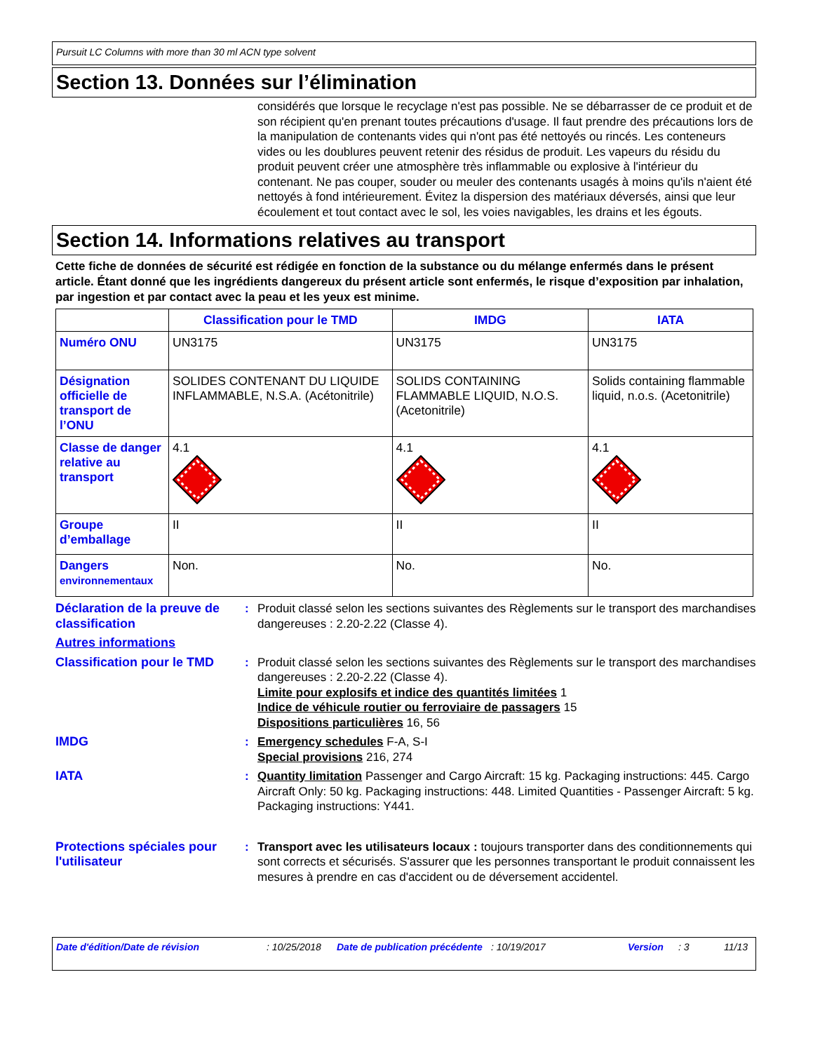Pursuit LC Columns with more than 30 ml ACN type solvent
Section 13. Données sur l’élimination
considérés que lorsque le recyclage n'est pas possible. Ne se débarrasser de ce produit et de son récipient qu'en prenant toutes précautions d'usage. Il faut prendre des précautions lors de la manipulation de contenants vides qui n'ont pas été nettoyés ou rincés. Les conteneurs vides ou les doublures peuvent retenir des résidus de produit. Les vapeurs du résidu du produit peuvent créer une atmosphère très inflammable ou explosive à l'intérieur du contenant. Ne pas couper, souder ou meuler des contenants usagés à moins qu'ils n'aient été nettoyés à fond intérieurement. Évitez la dispersion des matériaux déversés, ainsi que leur écoulement et tout contact avec le sol, les voies navigables, les drains et les égouts.
Section 14. Informations relatives au transport
Cette fiche de données de sécurité est rédigée en fonction de la substance ou du mélange enfermés dans le présent article. Étant donné que les ingrédients dangereux du présent article sont enfermés, le risque d’exposition par inhalation, par ingestion et par contact avec la peau et les yeux est minime.
| | Classification pour le TMD | IMDG | IATA |
| --- | --- | --- | --- |
| Numéro ONU | UN3175 | UN3175 | UN3175 |
| Désignation officielle de transport de l’ONU | SOLIDES CONTENANT DU LIQUIDE INFLAMMABLE, N.S.A. (Acétonitrile) | SOLIDS CONTAINING FLAMMABLE LIQUID, N.O.S. (Acetonitrile) | Solids containing flammable liquid, n.o.s. (Acetonitrile) |
| Classe de danger relative au transport | 4.1 | 4.1 | 4.1 |
| Groupe d’emballage | II | II | II |
| Dangers environnementaux | Non. | No. | No. |
Déclaration de la preuve de classification
: Produit classé selon les sections suivantes des Règlements sur le transport des marchandises dangereuses : 2.20-2.22 (Classe 4).
Autres informations
Classification pour le TMD
: Produit classé selon les sections suivantes des Règlements sur le transport des marchandises dangereuses : 2.20-2.22 (Classe 4).
Limite pour explosifs et indice des quantités limitées 1
Indice de véhicule routier ou ferroviaire de passagers 15
Dispositions particulières 16, 56
IMDG : Emergency schedules F-A, S-I
Special provisions 216, 274
IATA : Quantity limitation Passenger and Cargo Aircraft: 15 kg. Packaging instructions: 445. Cargo Aircraft Only: 50 kg. Packaging instructions: 448. Limited Quantities - Passenger Aircraft: 5 kg. Packaging instructions: Y441.
Protections spéciales pour l'utilisateur
: Transport avec les utilisateurs locaux : toujours transporter dans des conditionnements qui sont corrects et sécurisés. S'assurer que les personnes transportant le produit connaissent les mesures à prendre en cas d'accident ou de déversement accidentel.
Date d'édition/Date de révision: 10/25/2018 Date de publication précédente: 10/19/2017 Version: 3 11/13